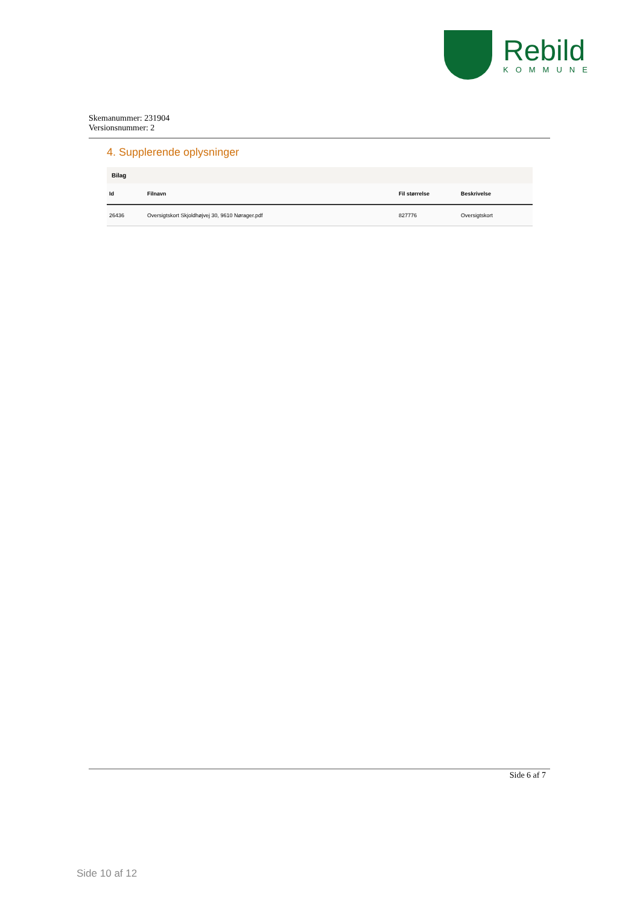Rebild
KOMMUNE
Skemanummer: 231904
Versionsnummer: 2
4. Supplerende oplysninger
| Bilag | | | |
| --- | --- | --- | --- |
| Id | Filnavn | Fil størrelse | Beskrivelse |
| 26436 | Oversigtskort Skjoldhøjvej 30, 9610 Nørager.pdf | 827776 | Oversigtskort |
Side 6 af 7
Side 10 af 12